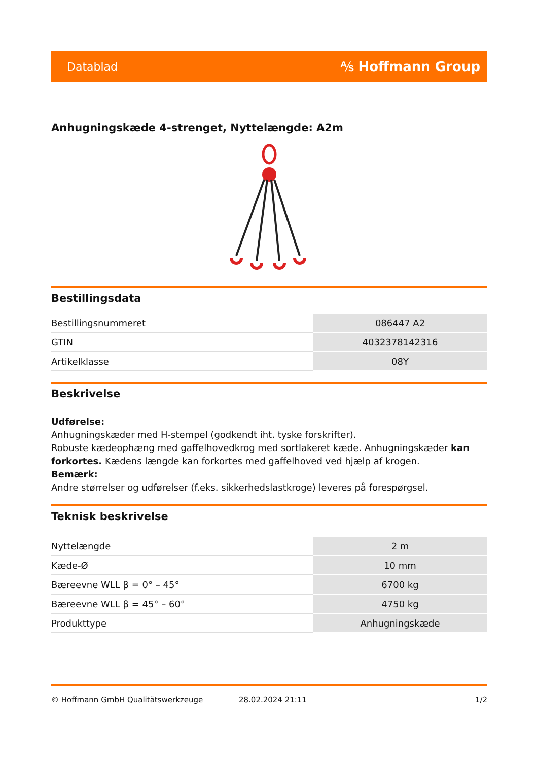Datablad ⅍ Hoffmann Group
Anhugningskæde 4-strenget, Nyttelængde: A2m
Bestillingsdata
| Bestillingsnummeret | 086447 A2 |
| GTIN | 4032378142316 |
| Artikelklasse | 08Y |
Beskrivelse
Udførelse:
Anhugningskæder med H-stempel (godkendt iht. tyske forskrifter).
Robuste kædeophæng med gaffelhovedkrog med sortlakeret kæde. Anhugningskæder kan forkortes. Kædens længde kan forkortes med gaffelhoved ved hjælp af krogen.
Bemærk:
Andre størrelser og udførelser (f.eks. sikkerhedslastkroge) leveres på forespørgsel.
Teknisk beskrivelse
| Nyttelængde | 2 m |
| Kæde-Ø | 10 mm |
| Bæreevne WLL β = 0° – 45° | 6700 kg |
| Bæreevne WLL β = 45° – 60° | 4750 kg |
| Produkttype | Anhugningskæde |
© Hoffmann GmbH Qualitätswerkzeuge 28.02.2024 21:11 1/2